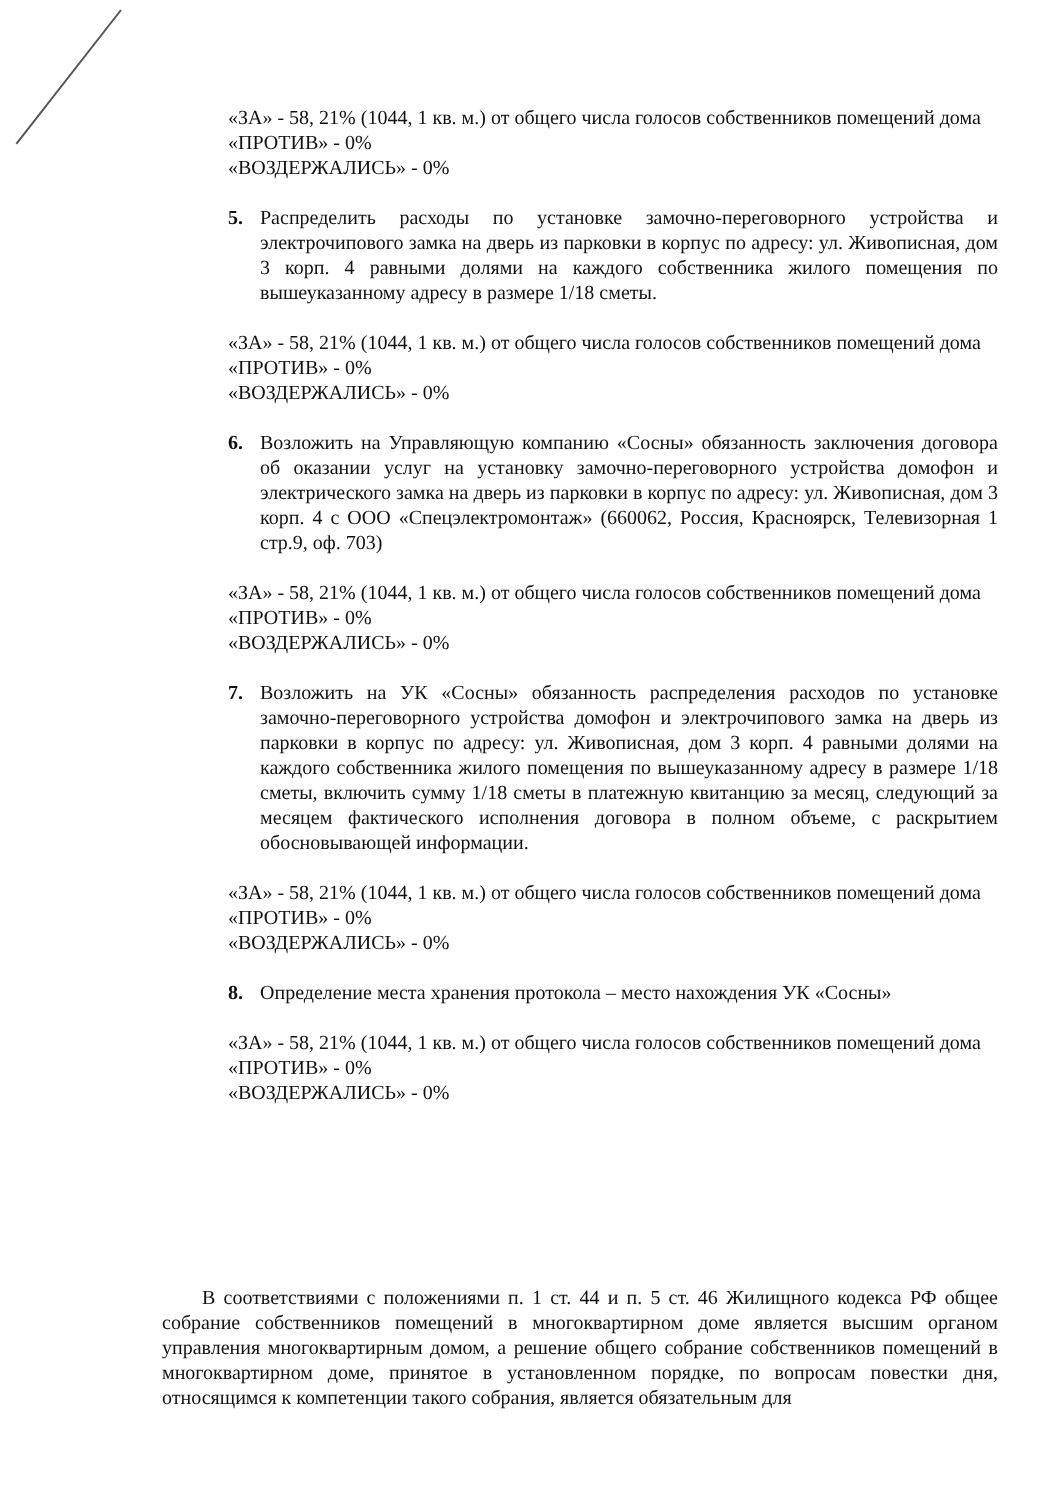«ЗА» - 58, 21% (1044, 1 кв. м.) от общего числа голосов собственников помещений дома
«ПРОТИВ» - 0%
«ВОЗДЕРЖАЛИСЬ» - 0%
5. Распределить расходы по установке замочно-переговорного устройства и электрочипового замка на дверь из парковки в корпус по адресу: ул. Живописная, дом 3 корп. 4 равными долями на каждого собственника жилого помещения по вышеуказанному адресу в размере 1/18 сметы.
«ЗА» - 58, 21% (1044, 1 кв. м.) от общего числа голосов собственников помещений дома
«ПРОТИВ» - 0%
«ВОЗДЕРЖАЛИСЬ» - 0%
6. Возложить на Управляющую компанию «Сосны» обязанность заключения договора об оказании услуг на установку замочно-переговорного устройства домофон и электрического замка на дверь из парковки в корпус по адресу: ул. Живописная, дом 3 корп. 4 с ООО «Спецэлектромонтаж» (660062, Россия, Красноярск, Телевизорная 1 стр.9, оф. 703)
«ЗА» - 58, 21% (1044, 1 кв. м.) от общего числа голосов собственников помещений дома
«ПРОТИВ» - 0%
«ВОЗДЕРЖАЛИСЬ» - 0%
7. Возложить на УК «Сосны» обязанность распределения расходов по установке замочно-переговорного устройства домофон и электрочипового замка на дверь из парковки в корпус по адресу: ул. Живописная, дом 3 корп. 4 равными долями на каждого собственника жилого помещения по вышеуказанному адресу в размере 1/18 сметы, включить сумму 1/18 сметы в платежную квитанцию за месяц, следующий за месяцем фактического исполнения договора в полном объеме, с раскрытием обосновывающей информации.
«ЗА» - 58, 21% (1044, 1 кв. м.) от общего числа голосов собственников помещений дома
«ПРОТИВ» - 0%
«ВОЗДЕРЖАЛИСЬ» - 0%
8. Определение места хранения протокола – место нахождения УК «Сосны»
«ЗА» - 58, 21% (1044, 1 кв. м.) от общего числа голосов собственников помещений дома
«ПРОТИВ» - 0%
«ВОЗДЕРЖАЛИСЬ» - 0%
В соответствиями с положениями п. 1 ст. 44 и п. 5 ст. 46 Жилищного кодекса РФ общее собрание собственников помещений в многоквартирном доме является высшим органом управления многоквартирным домом, а решение общего собрание собственников помещений в многоквартирном доме, принятое в установленном порядке, по вопросам повестки дня, относящимся к компетенции такого собрания, является обязательным для